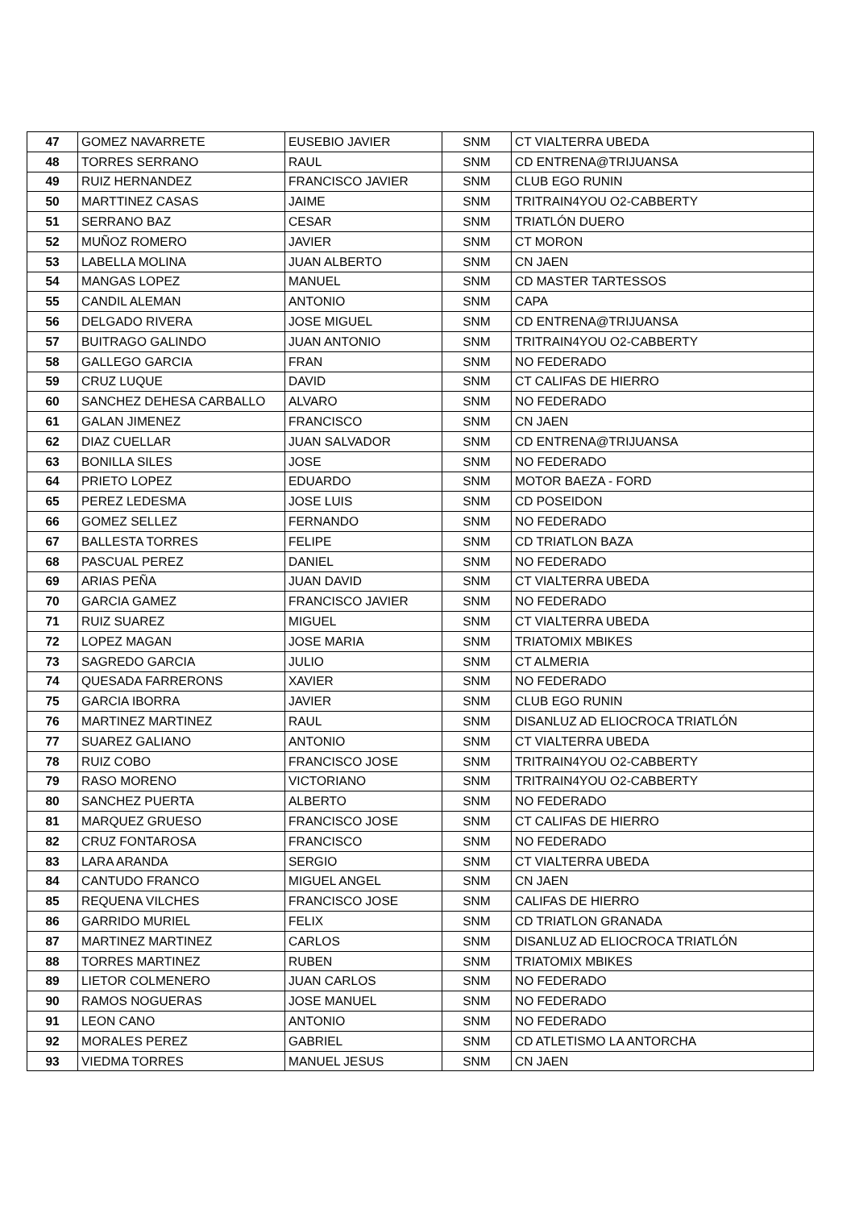| 47 | GOMEZ NAVARRETE | EUSEBIO JAVIER | SNM | CT VIALTERRA UBEDA |
| 48 | TORRES SERRANO | RAUL | SNM | CD ENTRENA@TRIJUANSA |
| 49 | RUIZ HERNANDEZ | FRANCISCO JAVIER | SNM | CLUB EGO RUNIN |
| 50 | MARTTINEZ CASAS | JAIME | SNM | TRITRAIN4YOU O2-CABBERTY |
| 51 | SERRANO BAZ | CESAR | SNM | TRIATLÓN DUERO |
| 52 | MUÑOZ ROMERO | JAVIER | SNM | CT MORON |
| 53 | LABELLA MOLINA | JUAN ALBERTO | SNM | CN JAEN |
| 54 | MANGAS LOPEZ | MANUEL | SNM | CD MASTER TARTESSOS |
| 55 | CANDIL ALEMAN | ANTONIO | SNM | CAPA |
| 56 | DELGADO RIVERA | JOSE MIGUEL | SNM | CD ENTRENA@TRIJUANSA |
| 57 | BUITRAGO GALINDO | JUAN ANTONIO | SNM | TRITRAIN4YOU O2-CABBERTY |
| 58 | GALLEGO GARCIA | FRAN | SNM | NO FEDERADO |
| 59 | CRUZ LUQUE | DAVID | SNM | CT CALIFAS DE HIERRO |
| 60 | SANCHEZ DEHESA CARBALLO | ALVARO | SNM | NO FEDERADO |
| 61 | GALAN JIMENEZ | FRANCISCO | SNM | CN JAEN |
| 62 | DIAZ CUELLAR | JUAN SALVADOR | SNM | CD ENTRENA@TRIJUANSA |
| 63 | BONILLA SILES | JOSE | SNM | NO FEDERADO |
| 64 | PRIETO LOPEZ | EDUARDO | SNM | MOTOR BAEZA - FORD |
| 65 | PEREZ LEDESMA | JOSE LUIS | SNM | CD POSEIDON |
| 66 | GOMEZ SELLEZ | FERNANDO | SNM | NO FEDERADO |
| 67 | BALLESTA TORRES | FELIPE | SNM | CD TRIATLON BAZA |
| 68 | PASCUAL PEREZ | DANIEL | SNM | NO FEDERADO |
| 69 | ARIAS PEÑA | JUAN DAVID | SNM | CT VIALTERRA UBEDA |
| 70 | GARCIA GAMEZ | FRANCISCO JAVIER | SNM | NO FEDERADO |
| 71 | RUIZ SUAREZ | MIGUEL | SNM | CT VIALTERRA UBEDA |
| 72 | LOPEZ MAGAN | JOSE MARIA | SNM | TRIATOMIX MBIKES |
| 73 | SAGREDO GARCIA | JULIO | SNM | CT ALMERIA |
| 74 | QUESADA FARRERONS | XAVIER | SNM | NO FEDERADO |
| 75 | GARCIA IBORRA | JAVIER | SNM | CLUB EGO RUNIN |
| 76 | MARTINEZ MARTINEZ | RAUL | SNM | DISANLUZ AD ELIOCROCA TRIATLÓN |
| 77 | SUAREZ GALIANO | ANTONIO | SNM | CT VIALTERRA UBEDA |
| 78 | RUIZ COBO | FRANCISCO JOSE | SNM | TRITRAIN4YOU O2-CABBERTY |
| 79 | RASO MORENO | VICTORIANO | SNM | TRITRAIN4YOU O2-CABBERTY |
| 80 | SANCHEZ PUERTA | ALBERTO | SNM | NO FEDERADO |
| 81 | MARQUEZ GRUESO | FRANCISCO JOSE | SNM | CT CALIFAS DE HIERRO |
| 82 | CRUZ FONTAROSA | FRANCISCO | SNM | NO FEDERADO |
| 83 | LARA ARANDA | SERGIO | SNM | CT VIALTERRA UBEDA |
| 84 | CANTUDO FRANCO | MIGUEL ANGEL | SNM | CN JAEN |
| 85 | REQUENA VILCHES | FRANCISCO JOSE | SNM | CALIFAS DE HIERRO |
| 86 | GARRIDO MURIEL | FELIX | SNM | CD TRIATLON GRANADA |
| 87 | MARTINEZ MARTINEZ | CARLOS | SNM | DISANLUZ AD ELIOCROCA TRIATLÓN |
| 88 | TORRES MARTINEZ | RUBEN | SNM | TRIATOMIX MBIKES |
| 89 | LIETOR COLMENERO | JUAN CARLOS | SNM | NO FEDERADO |
| 90 | RAMOS NOGUERAS | JOSE MANUEL | SNM | NO FEDERADO |
| 91 | LEON CANO | ANTONIO | SNM | NO FEDERADO |
| 92 | MORALES PEREZ | GABRIEL | SNM | CD ATLETISMO LA ANTORCHA |
| 93 | VIEDMA TORRES | MANUEL JESUS | SNM | CN JAEN |